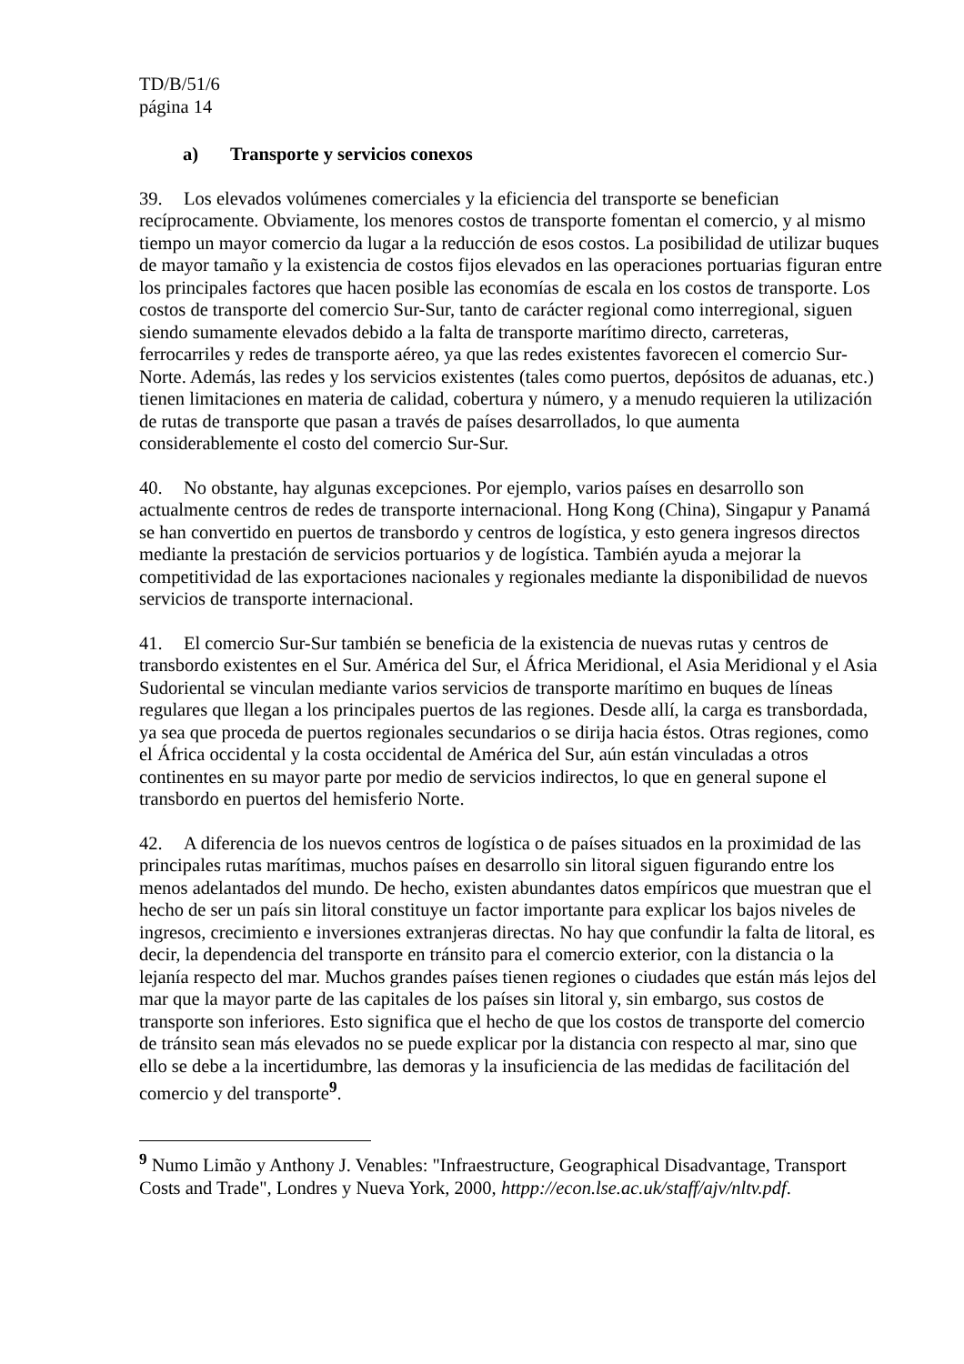TD/B/51/6
página 14
a) Transporte y servicios conexos
39. Los elevados volúmenes comerciales y la eficiencia del transporte se benefician recíprocamente. Obviamente, los menores costos de transporte fomentan el comercio, y al mismo tiempo un mayor comercio da lugar a la reducción de esos costos. La posibilidad de utilizar buques de mayor tamaño y la existencia de costos fijos elevados en las operaciones portuarias figuran entre los principales factores que hacen posible las economías de escala en los costos de transporte. Los costos de transporte del comercio Sur-Sur, tanto de carácter regional como interregional, siguen siendo sumamente elevados debido a la falta de transporte marítimo directo, carreteras, ferrocarriles y redes de transporte aéreo, ya que las redes existentes favorecen el comercio Sur-Norte. Además, las redes y los servicios existentes (tales como puertos, depósitos de aduanas, etc.) tienen limitaciones en materia de calidad, cobertura y número, y a menudo requieren la utilización de rutas de transporte que pasan a través de países desarrollados, lo que aumenta considerablemente el costo del comercio Sur-Sur.
40. No obstante, hay algunas excepciones. Por ejemplo, varios países en desarrollo son actualmente centros de redes de transporte internacional. Hong Kong (China), Singapur y Panamá se han convertido en puertos de transbordo y centros de logística, y esto genera ingresos directos mediante la prestación de servicios portuarios y de logística. También ayuda a mejorar la competitividad de las exportaciones nacionales y regionales mediante la disponibilidad de nuevos servicios de transporte internacional.
41. El comercio Sur-Sur también se beneficia de la existencia de nuevas rutas y centros de transbordo existentes en el Sur. América del Sur, el África Meridional, el Asia Meridional y el Asia Sudoriental se vinculan mediante varios servicios de transporte marítimo en buques de líneas regulares que llegan a los principales puertos de las regiones. Desde allí, la carga es transbordada, ya sea que proceda de puertos regionales secundarios o se dirija hacia éstos. Otras regiones, como el África occidental y la costa occidental de América del Sur, aún están vinculadas a otros continentes en su mayor parte por medio de servicios indirectos, lo que en general supone el transbordo en puertos del hemisferio Norte.
42. A diferencia de los nuevos centros de logística o de países situados en la proximidad de las principales rutas marítimas, muchos países en desarrollo sin litoral siguen figurando entre los menos adelantados del mundo. De hecho, existen abundantes datos empíricos que muestran que el hecho de ser un país sin litoral constituye un factor importante para explicar los bajos niveles de ingresos, crecimiento e inversiones extranjeras directas. No hay que confundir la falta de litoral, es decir, la dependencia del transporte en tránsito para el comercio exterior, con la distancia o la lejanía respecto del mar. Muchos grandes países tienen regiones o ciudades que están más lejos del mar que la mayor parte de las capitales de los países sin litoral y, sin embargo, sus costos de transporte son inferiores. Esto significa que el hecho de que los costos de transporte del comercio de tránsito sean más elevados no se puede explicar por la distancia con respecto al mar, sino que ello se debe a la incertidumbre, las demoras y la insuficiencia de las medidas de facilitación del comercio y del transporte<sup>9</sup>.
<sup>9</sup> Numo Limão y Anthony J. Venables: "Infraestructure, Geographical Disadvantage, Transport Costs and Trade", Londres y Nueva York, 2000, httpp://econ.lse.ac.uk/staff/ajv/nltv.pdf.